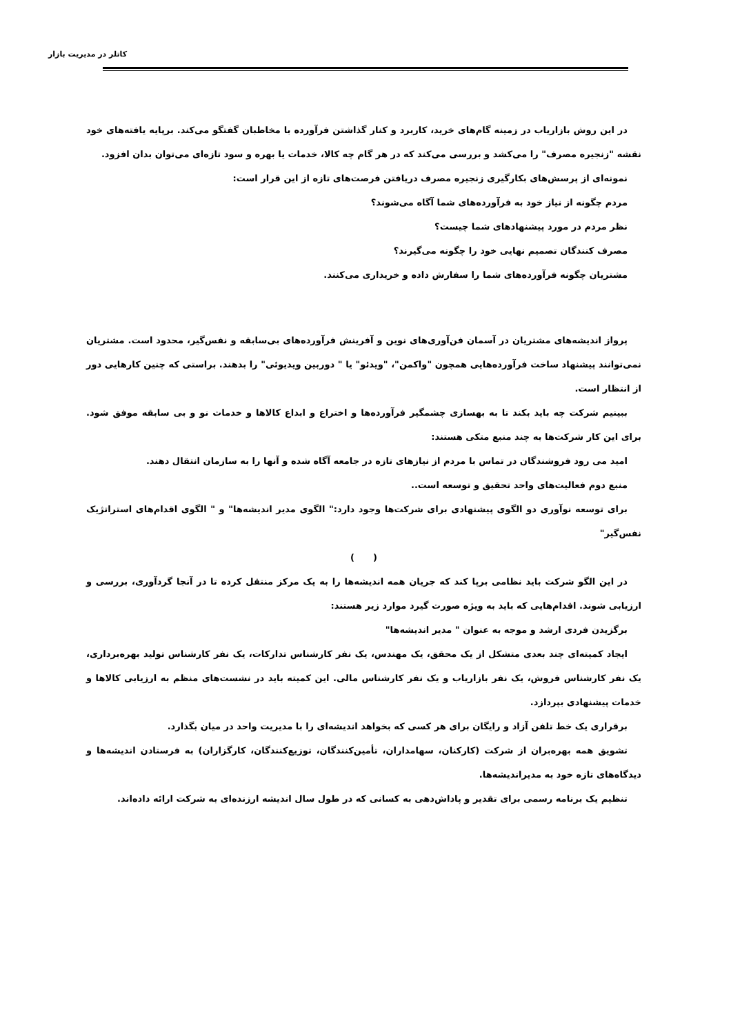کاتلر در مدیریت بازار
در این روش بازاریاب در زمینه گام‌های خرید، کاربرد و کنار گذاشتن فرآورده با مخاطبان گفتگو می‌کند. برپایه یافته‌های خود نقشه "زنجیره مصرف" را می‌کشد و بررسی می‌کند که در هر گام چه کالا، خدمات یا بهره و سود تازه‌ای می‌توان بدان افزود.
نمونه‌ای از پرسش‌های بکارگیری زنجیره مصرف دریافتن فرصت‌های تازه از این قرار است:
مردم چگونه از نیاز خود به فرآورده‌های شما آگاه می‌شوند؟
نظر مردم در مورد پیشنهادهای شما چیست؟
مصرف کنندگان تصمیم نهایی خود را چگونه می‌گیرند؟
مشتریان چگونه فرآورده‌های شما را سفارش داده و خریداری می‌کنند.
پرواز اندیشه‌های مشتریان در آسمان فن‌آوری‌های نوین و آفرینش فرآورده‌های بی‌سابقه و نفس‌گیر، محدود است. مشتریان نمی‌توانند پیشنهاد ساخت فرآورده‌هایی همچون "واکمن"، "ویدئو" یا " دوربین ویدیوئی" را بدهند. براستی که چنین کارهایی دور از انتظار است.
ببینیم شرکت چه باید بکند تا به بهسازی چشمگیر فرآورده‌ها و اختراع و ابداع کالاها و خدمات نو و بی سابقه موفق شود. برای این کار شرکت‌ها به چند منبع متکی هستند:
امید می رود فروشندگان در تماس با مردم از نیازهای تازه در جامعه آگاه شده و آنها را به سازمان انتقال دهند.
منبع دوم فعالیت‌های واحد تحقیق و توسعه است..
برای توسعه نوآوری دو الگوی پیشنهادی برای شرکت‌ها وجود دارد:" الگوی مدیر اندیشه‌ها" و " الگوی اقدام‌های استراتژیک نفس‌گیر"
( )
در این الگو شرکت باید نظامی برپا کند که جریان همه اندیشه‌ها را به یک مرکز منتقل کرده تا در آنجا گردآوری، بررسی و ارزیابی شوند. اقدام‌هایی که باید به ویژه صورت گیرد موارد زیر هستند:
برگزیدن فردی ارشد و موجه به عنوان " مدیر اندیشه‌ها"
ایجاد کمیته‌ای چند بعدی متشکل از یک محقق، یک مهندس، یک نفر کارشناس تدارکات، یک نفر کارشناس تولید بهره‌برداری، یک نفر کارشناس فروش، یک نفر بازاریاب و یک نفر کارشناس مالی. این کمیته باید در نشست‌های منظم به ارزیابی کالاها و خدمات پیشنهادی بپردازد.
برقراری یک خط تلفن آزاد و رایگان برای هر کسی که بخواهد اندیشه‌ای را با مدیریت واحد در میان بگذارد.
تشویق همه بهره‌بران از شرکت (کارکنان، سهامداران، تأمین‌کنندگان، توزیع‌کنندگان، کارگزاران) به فرستادن اندیشه‌ها و دیدگاه‌های تازه خود به مدیراندیشه‌ها.
تنظیم یک برنامه رسمی برای تقدیر و پاداش‌دهی به کسانی که در طول سال اندیشه ارزنده‌ای به شرکت ارائه داده‌اند.